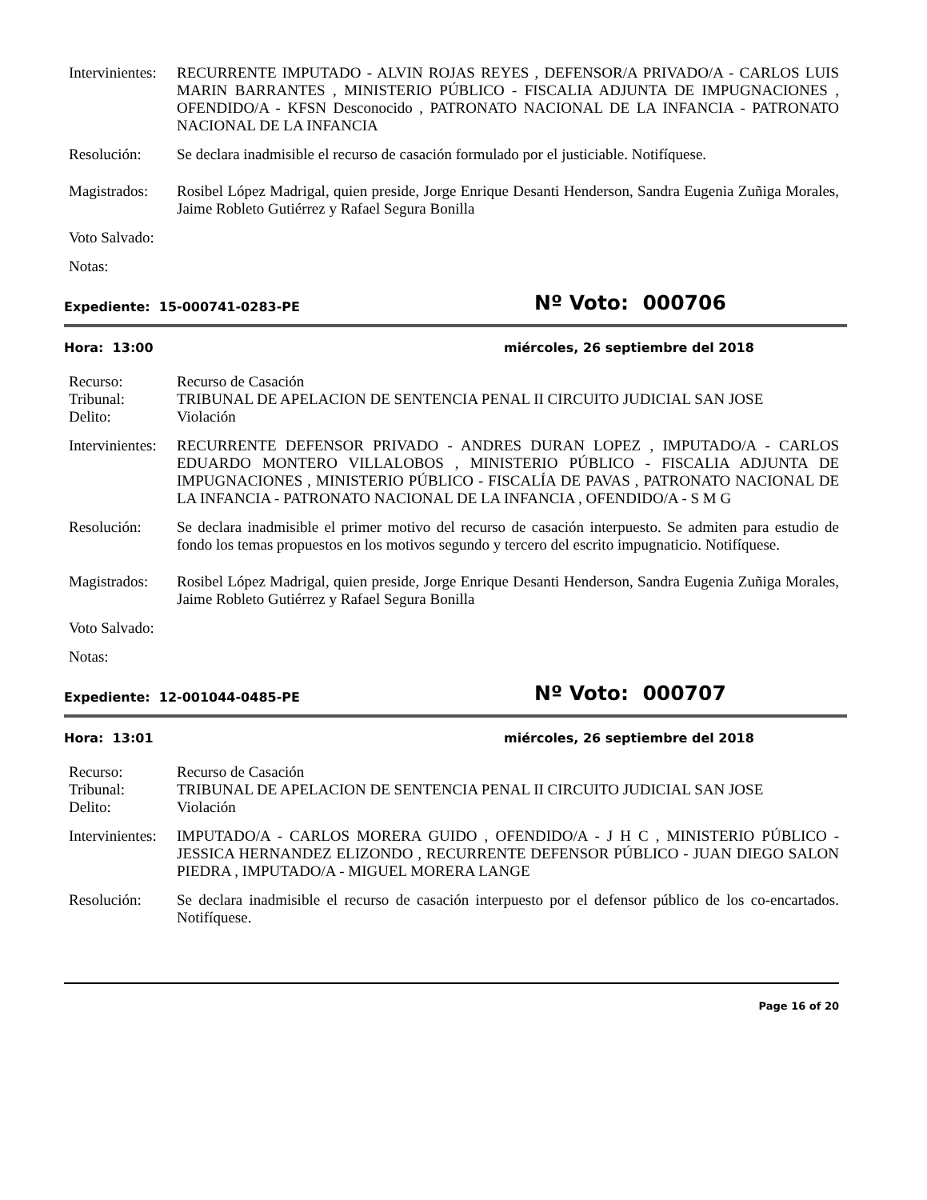Intervinientes:
RECURRENTE IMPUTADO - ALVIN ROJAS REYES , DEFENSOR/A PRIVADO/A - CARLOS LUIS MARIN BARRANTES , MINISTERIO PÚBLICO - FISCALIA ADJUNTA DE IMPUGNACIONES , OFENDIDO/A - KFSN Desconocido , PATRONATO NACIONAL DE LA INFANCIA - PATRONATO NACIONAL DE LA INFANCIA
Resolución: Se declara inadmisible el recurso de casación formulado por el justiciable. Notifíquese.
Magistrados:
Rosibel López Madrigal, quien preside, Jorge Enrique Desanti Henderson, Sandra Eugenia Zuñiga Morales, Jaime Robleto Gutiérrez y Rafael Segura Bonilla
Voto Salvado:
Notas:
Expediente: 15-000741-0283-PE
Nº Voto: 000706
Hora: 13:00 miércoles, 26 septiembre del 2018
Recurso: Recurso de Casación
Tribunal: TRIBUNAL DE APELACION DE SENTENCIA PENAL II CIRCUITO JUDICIAL SAN JOSE
Delito: Violación
Intervinientes:
RECURRENTE DEFENSOR PRIVADO - ANDRES DURAN LOPEZ , IMPUTADO/A - CARLOS EDUARDO MONTERO VILLALOBOS , MINISTERIO PÚBLICO - FISCALIA ADJUNTA DE IMPUGNACIONES , MINISTERIO PÚBLICO - FISCALÍA DE PAVAS , PATRONATO NACIONAL DE LA INFANCIA - PATRONATO NACIONAL DE LA INFANCIA , OFENDIDO/A - S M G
Resolución: Se declara inadmisible el primer motivo del recurso de casación interpuesto. Se admiten para estudio de fondo los temas propuestos en los motivos segundo y tercero del escrito impugnaticio. Notifíquese.
Magistrados:
Rosibel López Madrigal, quien preside, Jorge Enrique Desanti Henderson, Sandra Eugenia Zuñiga Morales, Jaime Robleto Gutiérrez y Rafael Segura Bonilla
Voto Salvado:
Notas:
Expediente: 12-001044-0485-PE
Nº Voto: 000707
Hora: 13:01 miércoles, 26 septiembre del 2018
Recurso: Recurso de Casación
Tribunal: TRIBUNAL DE APELACION DE SENTENCIA PENAL II CIRCUITO JUDICIAL SAN JOSE
Delito: Violación
Intervinientes:
IMPUTADO/A - CARLOS MORERA GUIDO , OFENDIDO/A - J H C , MINISTERIO PÚBLICO - JESSICA HERNANDEZ ELIZONDO , RECURRENTE DEFENSOR PÚBLICO - JUAN DIEGO SALON PIEDRA , IMPUTADO/A - MIGUEL MORERA LANGE
Resolución: Se declara inadmisible el recurso de casación interpuesto por el defensor público de los co-encartados. Notifíquese.
Page 16 of 20